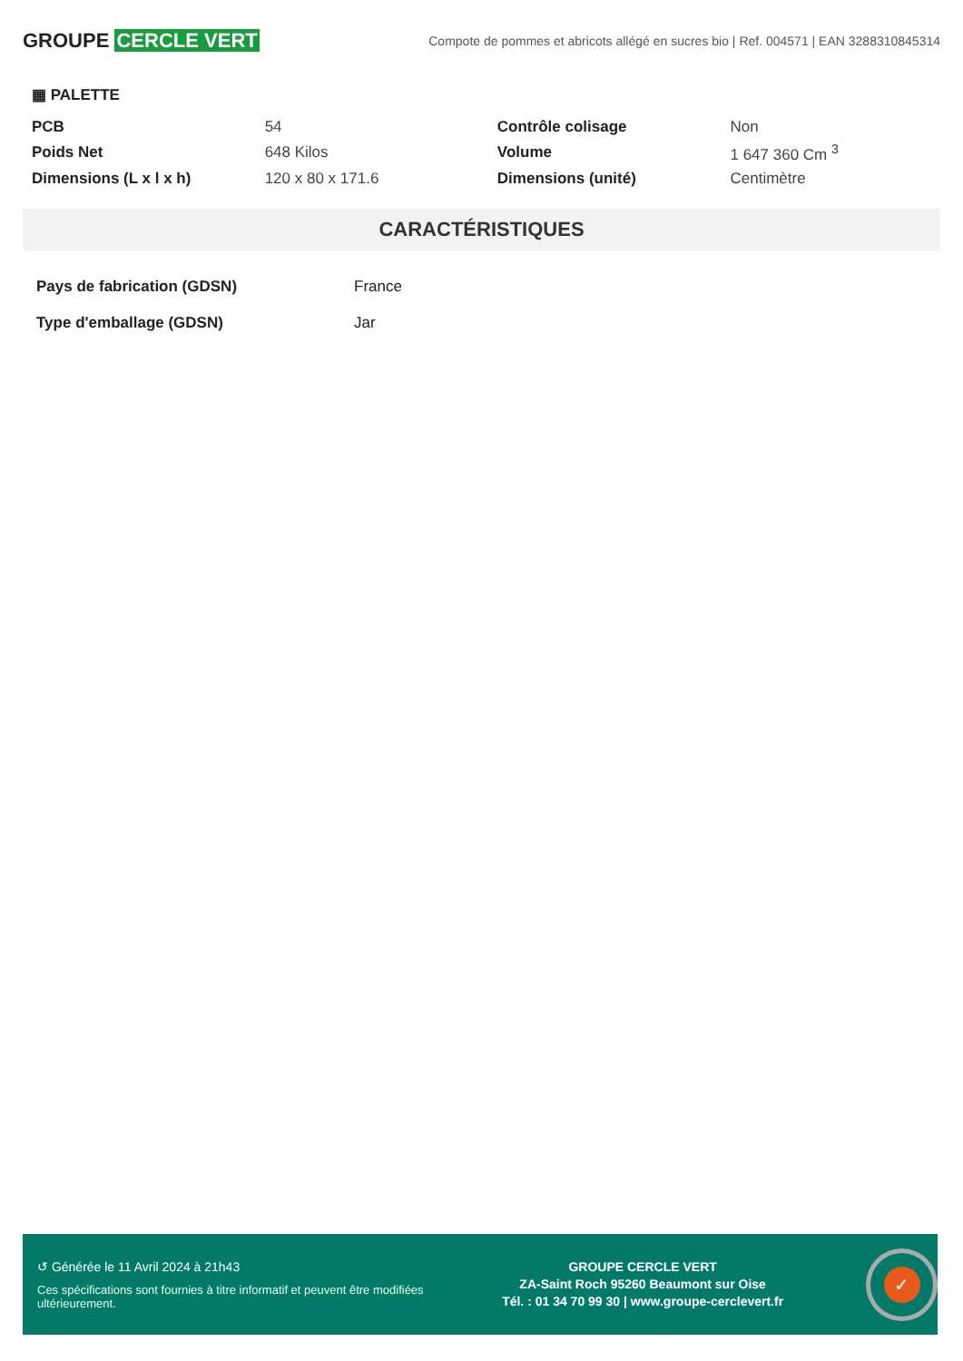GROUPE CERCLE VERT
Compote de pommes et abricots allégé en sucres bio | Ref. 004571 | EAN 3288310845314
▦ PALETTE
| PCB | 54 | Contrôle colisage | Non |
| Poids Net | 648 Kilos | Volume | 1 647 360 Cm <sup>3</sup> |
| Dimensions (L x l x h) | 120 x 80 x 171.6 | Dimensions (unité) | Centimètre |
CARACTÉRISTIQUES
| Pays de fabrication (GDSN) | France |
| Type d'emballage (GDSN) | Jar |
↺ Générée le 11 Avril 2024 à 21h43
Ces spécifications sont fournies à titre informatif et peuvent être modifiées ultérieurement.
GROUPE CERCLE VERT
ZA-Saint Roch 95260 Beaumont sur Oise
Tél. : 01 34 70 99 30 | www.groupe-cerclevert.fr
✓